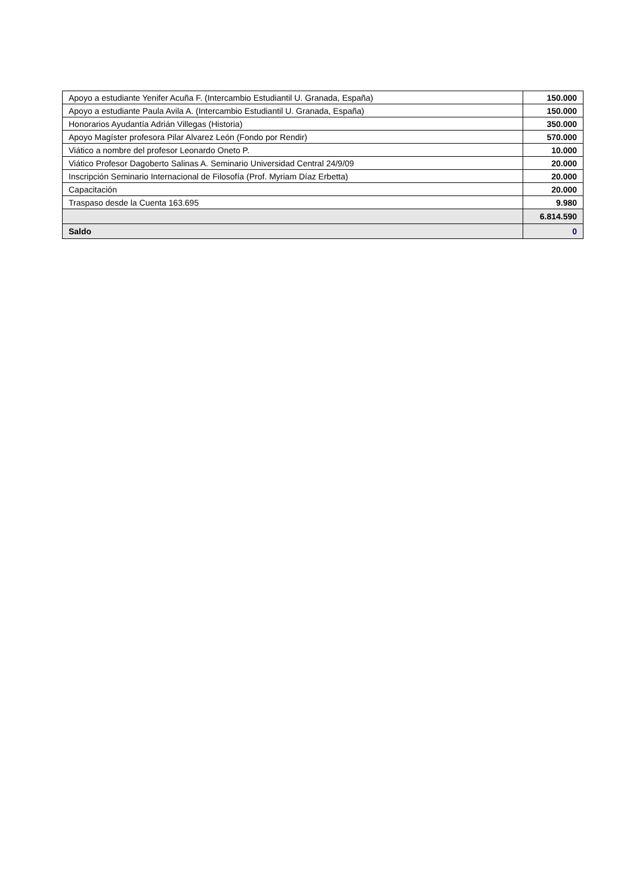| Apoyo a estudiante Yenifer Acuña F. (Intercambio Estudiantil U. Granada, España) | 150.000 |
| Apoyo a estudiante Paula Avila A. (Intercambio Estudiantil U. Granada, España) | 150.000 |
| Honorarios Ayudantía Adrián Villegas (Historia) | 350.000 |
| Apoyo Magíster profesora Pilar Alvarez León (Fondo por Rendir) | 570.000 |
| Viático a nombre del profesor Leonardo Oneto P. | 10.000 |
| Viático Profesor Dagoberto Salinas A. Seminario Universidad Central 24/9/09 | 20.000 |
| Inscripción Seminario Internacional de Filosofía (Prof. Myriam Díaz Erbetta) | 20.000 |
| Capacitación | 20.000 |
| Traspaso desde la Cuenta 163.695 | 9.980 |
| | 6.814.590 |
| Saldo | 0 |